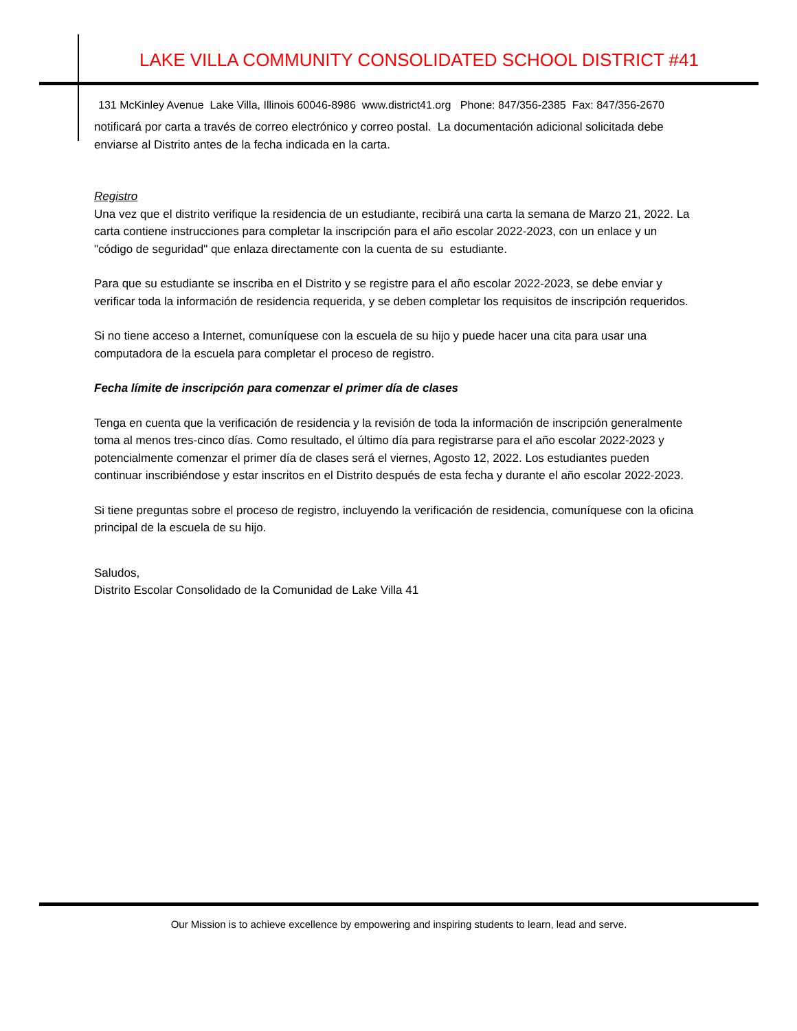LAKE VILLA COMMUNITY CONSOLIDATED SCHOOL DISTRICT #41
131 McKinley Avenue Lake Villa, Illinois 60046-8986 www.district41.org Phone: 847/356-2385 Fax: 847/356-2670
notificará por carta a través de correo electrónico y correo postal. La documentación adicional solicitada debe enviarse al Distrito antes de la fecha indicada en la carta.
Registro
Una vez que el distrito verifique la residencia de un estudiante, recibirá una carta la semana de Marzo 21, 2022. La carta contiene instrucciones para completar la inscripción para el año escolar 2022-2023, con un enlace y un "código de seguridad" que enlaza directamente con la cuenta de su estudiante.
Para que su estudiante se inscriba en el Distrito y se registre para el año escolar 2022-2023, se debe enviar y verificar toda la información de residencia requerida, y se deben completar los requisitos de inscripción requeridos.
Si no tiene acceso a Internet, comuníquese con la escuela de su hijo y puede hacer una cita para usar una computadora de la escuela para completar el proceso de registro.
Fecha límite de inscripción para comenzar el primer día de clases
Tenga en cuenta que la verificación de residencia y la revisión de toda la información de inscripción generalmente toma al menos tres-cinco días. Como resultado, el último día para registrarse para el año escolar 2022-2023 y potencialmente comenzar el primer día de clases será el viernes, Agosto 12, 2022. Los estudiantes pueden continuar inscribiéndose y estar inscritos en el Distrito después de esta fecha y durante el año escolar 2022-2023.
Si tiene preguntas sobre el proceso de registro, incluyendo la verificación de residencia, comuníquese con la oficina principal de la escuela de su hijo.
Saludos,
Distrito Escolar Consolidado de la Comunidad de Lake Villa 41
Our Mission is to achieve excellence by empowering and inspiring students to learn, lead and serve.